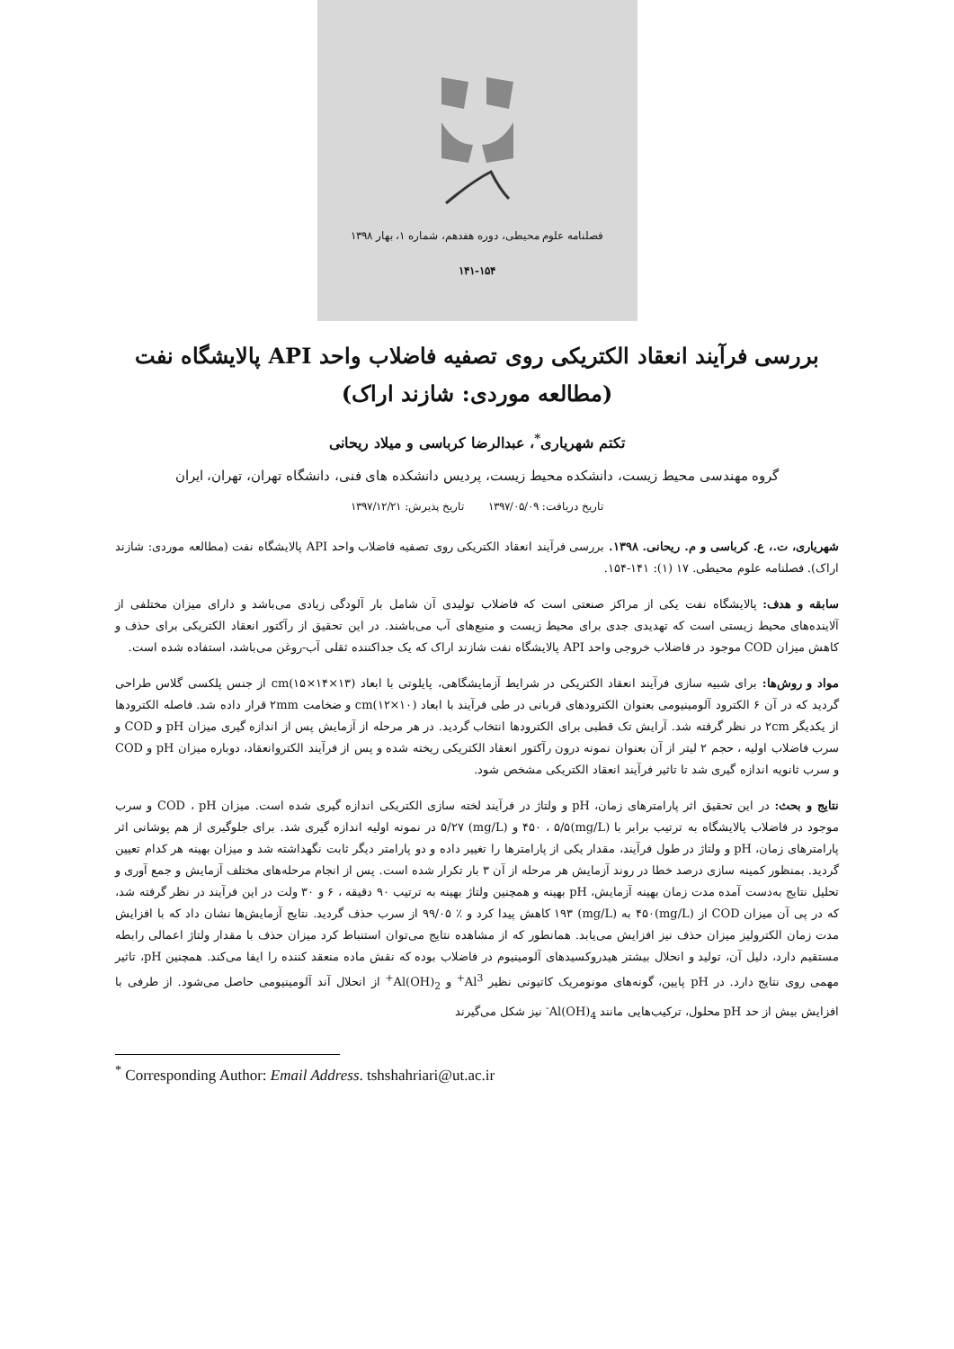فصلنامه علوم محیطی، دوره هفدهم، شماره ۱، بهار ۱۳۹۸
۱۴۱-۱۵۴
بررسی فرآیند انعقاد الکتریکی روی تصفیه فاضلاب واحد API پالایشگاه نفت (مطالعه موردی: شازند اراک)
تکتم شهریاری<sup>*</sup>، عبدالرضا کرباسی و میلاد ریحانی
گروه مهندسی محیط زیست، دانشکده محیط زیست، پردیس دانشکده های فنی، دانشگاه تهران، تهران، ایران
تاریخ دریافت: ۱۳۹۷/۰۵/۰۹ تاریخ پذیرش: ۱۳۹۷/۱۲/۲۱
شهریاری، ت.، ع. کرباسی و م. ریحانی. ۱۳۹۸. بررسی فرآیند انعقاد الکتریکی روی تصفیه فاضلاب واحد API پالایشگاه نفت (مطالعه موردی: شازند اراک). فصلنامه علوم محیطی. ۱۷ (۱): ۱۴۱-۱۵۴.
سابقه و هدف: پالایشگاه نفت یکی از مراکز صنعتی است که فاضلاب تولیدی آن شامل بار آلودگی زیادی می‌باشد و دارای میزان مختلفی از آلاینده‌های محیط زیستی است که تهدیدی جدی برای محیط زیست و منبع‌های آب می‌باشند. در این تحقیق از رآکتور انعقاد الکتریکی برای حذف و کاهش میزان COD موجود در فاضلاب خروجی واحد API پالایشگاه نفت شازند اراک که یک جداکننده ثقلی آب-روغن می‌باشد، استفاده شده است.
مواد و روش‌ها: برای شبیه سازی فرآیند انعقاد الکتریکی در شرایط آزمایشگاهی، پایلوتی با ابعاد cm(۱۵×۱۴×۱۳) از جنس پلکسی گلاس طراحی گردید که در آن ۶ الکترود آلومینیومی بعنوان الکترودهای قربانی در طی فرآیند با ابعاد cm(۱۲×۱۰) و ضخامت ۲mm قرار داده شد. فاصله الکترودها از یکدیگر ۲cm در نظر گرفته شد. آرایش تک قطبی برای الکترودها انتخاب گردید. در هر مرحله از آزمایش پس از اندازه گیری میزان pH و COD و سرب فاضلاب اولیه ، حجم ۲ لیتر از آن بعنوان نمونه درون رآکتور انعقاد الکتریکی ریخته شده و پس از فرآیند الکتروانعقاد، دوباره میزان pH و COD و سرب ثانویه اندازه گیری شد تا تاثیر فرآیند انعقاد الکتریکی مشخص شود.
نتایج و بحث: در این تحقیق اثر پارامترهای زمان، pH و ولتاژ در فرآیند لخته سازی الکتریکی اندازه گیری شده است. میزان COD ، pH و سرب موجود در فاضلاب پالایشگاه به ترتیب برابر با (mg/L)۴۵۰ ، ۵/۵ و (mg/L) ۵/۲۷ در نمونه اولیه اندازه گیری شد. برای جلوگیری از هم پوشانی اثر پارامترهای زمان، pH و ولتاژ در طول فرآیند، مقدار یکی از پارامترها را تغییر داده و دو پارامتر دیگر ثابت نگهداشته شد و میزان بهینه هر کدام تعیین گردید. بمنظور کمینه سازی درصد خطا در روند آزمایش هر مرحله از آن ۳ بار تکرار شده است. پس از انجام مرحله‌های مختلف آزمایش و جمع آوری و تحلیل نتایج به‌دست آمده مدت زمان بهینه آزمایش، pH بهینه و همچنین ولتاژ بهینه به ترتیب ۹۰ دقیقه ، ۶ و ۳۰ ولت در این فرآیند در نظر گرفته شد، که در پی آن میزان COD از (mg/L)۴۵۰ به (mg/L) ۱۹۳ کاهش پیدا کرد و ٪ ۹۹/۰۵ از سرب حذف گردید. نتایج آزمایش‌ها نشان داد که با افزایش مدت زمان الکترولیز میزان حذف نیز افزایش می‌یابد. همانطور که از مشاهده نتایج می‌توان استنباط کرد میزان حذف با مقدار ولتاژ اعمالی رابطه مستقیم دارد، دلیل آن، تولید و انحلال بیشتر هیدروکسیدهای آلومینیوم در فاضلاب بوده که نقش ماده منعقد کننده را ایفا می‌کند. همچنین pH، تاثیر مهمی روی نتایج دارد. در pH پایین، گونه‌های مونومریک کاتیونی نظیر Al<sup>3+</sup> و Al(OH)<sub>2</sub><sup>+</sup> از انحلال آند آلومینیومی حاصل می‌شود. از طرفی با افزایش بیش از حد pH محلول، ترکیب‌هایی مانند Al(OH)<sub>4</sub><sup>-</sup> نیز شکل می‌گیرند
<sup>*</sup> Corresponding Author: Email Address. tshshahriari@ut.ac.ir